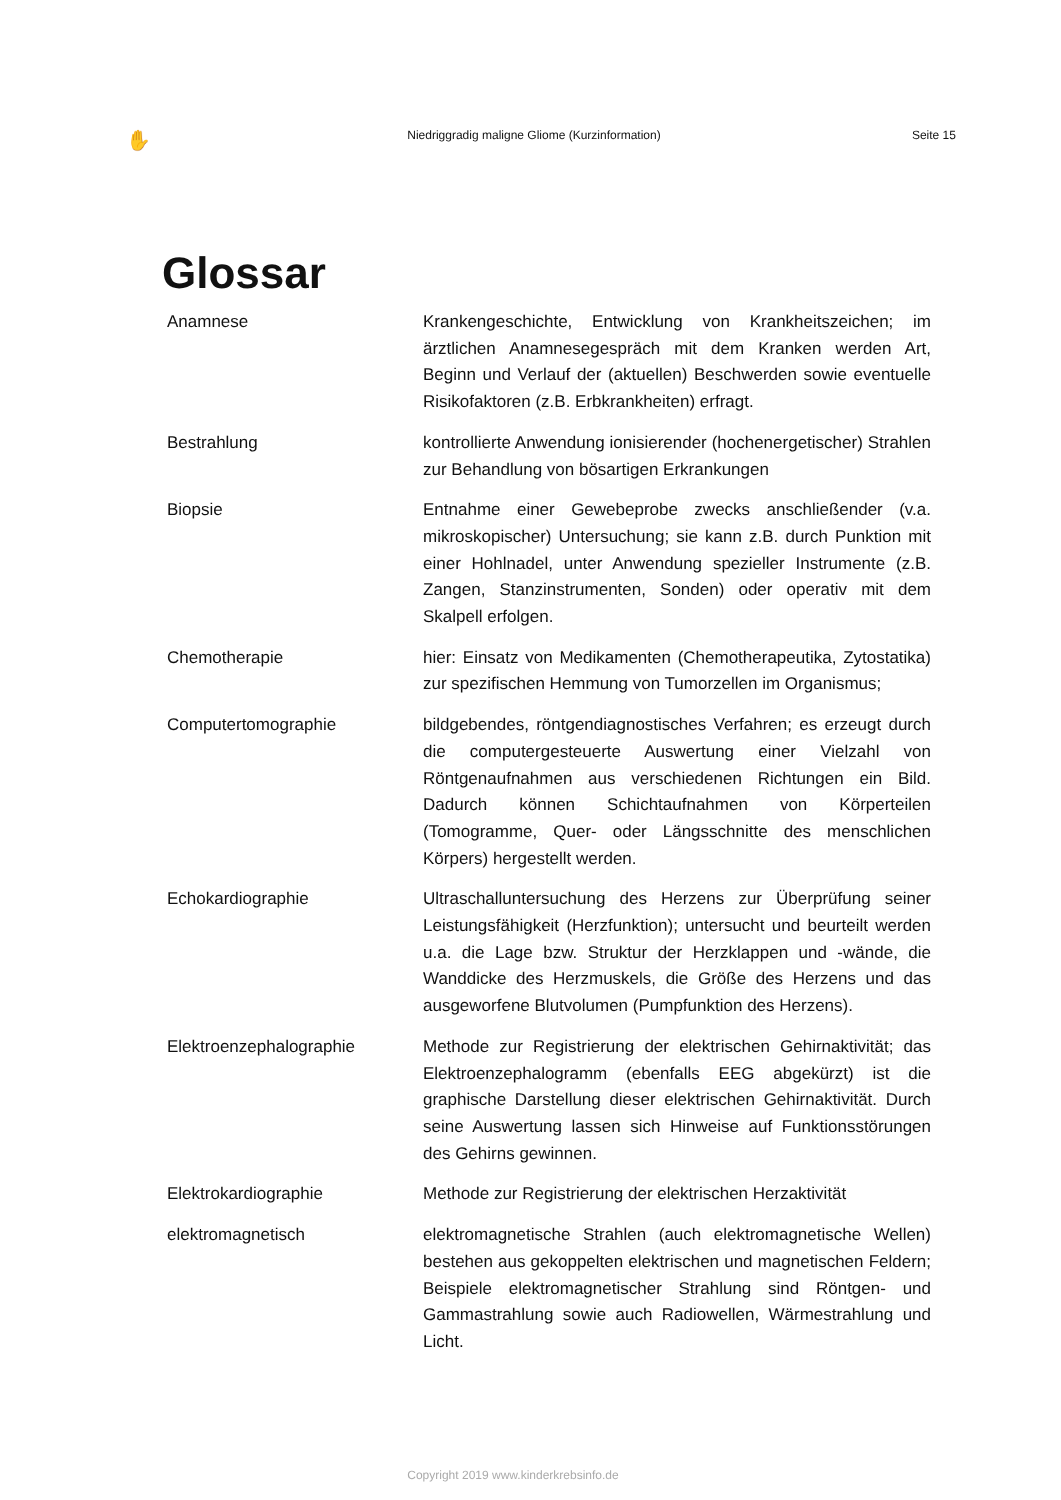✋ Niedriggradig maligne Gliome (Kurzinformation) Seite 15
Glossar
Anamnese Krankengeschichte, Entwicklung von Krankheitszeichen; im ärztlichen Anamnesegespräch mit dem Kranken werden Art, Beginn und Verlauf der (aktuellen) Beschwerden sowie eventuelle Risikofaktoren (z.B. Erbkrankheiten) erfragt.
Bestrahlung kontrollierte Anwendung ionisierender (hochenergetischer) Strahlen zur Behandlung von bösartigen Erkrankungen
Biopsie Entnahme einer Gewebeprobe zwecks anschließender (v.a. mikroskopischer) Untersuchung; sie kann z.B. durch Punktion mit einer Hohlnadel, unter Anwendung spezieller Instrumente (z.B. Zangen, Stanzinstrumenten, Sonden) oder operativ mit dem Skalpell erfolgen.
Chemotherapie hier: Einsatz von Medikamenten (Chemotherapeutika, Zytostatika) zur spezifischen Hemmung von Tumorzellen im Organismus;
Computertomographie bildgebendes, röntgendiagnostisches Verfahren; es erzeugt durch die computergesteuerte Auswertung einer Vielzahl von Röntgenaufnahmen aus verschiedenen Richtungen ein Bild. Dadurch können Schichtaufnahmen von Körperteilen (Tomogramme, Quer- oder Längsschnitte des menschlichen Körpers) hergestellt werden.
Echokardiographie Ultraschalluntersuchung des Herzens zur Überprüfung seiner Leistungsfähigkeit (Herzfunktion); untersucht und beurteilt werden u.a. die Lage bzw. Struktur der Herzklappen und -wände, die Wanddicke des Herzmuskels, die Größe des Herzens und das ausgeworfene Blutvolumen (Pumpfunktion des Herzens).
Elektroenzephalographie Methode zur Registrierung der elektrischen Gehirnaktivität; das Elektroenzephalogramm (ebenfalls EEG abgekürzt) ist die graphische Darstellung dieser elektrischen Gehirnaktivität. Durch seine Auswertung lassen sich Hinweise auf Funktionsstörungen des Gehirns gewinnen.
Elektrokardiographie Methode zur Registrierung der elektrischen Herzaktivität
elektromagnetisch elektromagnetische Strahlen (auch elektromagnetische Wellen) bestehen aus gekoppelten elektrischen und magnetischen Feldern; Beispiele elektromagnetischer Strahlung sind Röntgen- und Gammastrahlung sowie auch Radiowellen, Wärmestrahlung und Licht.
Copyright 2019 www.kinderkrebsinfo.de